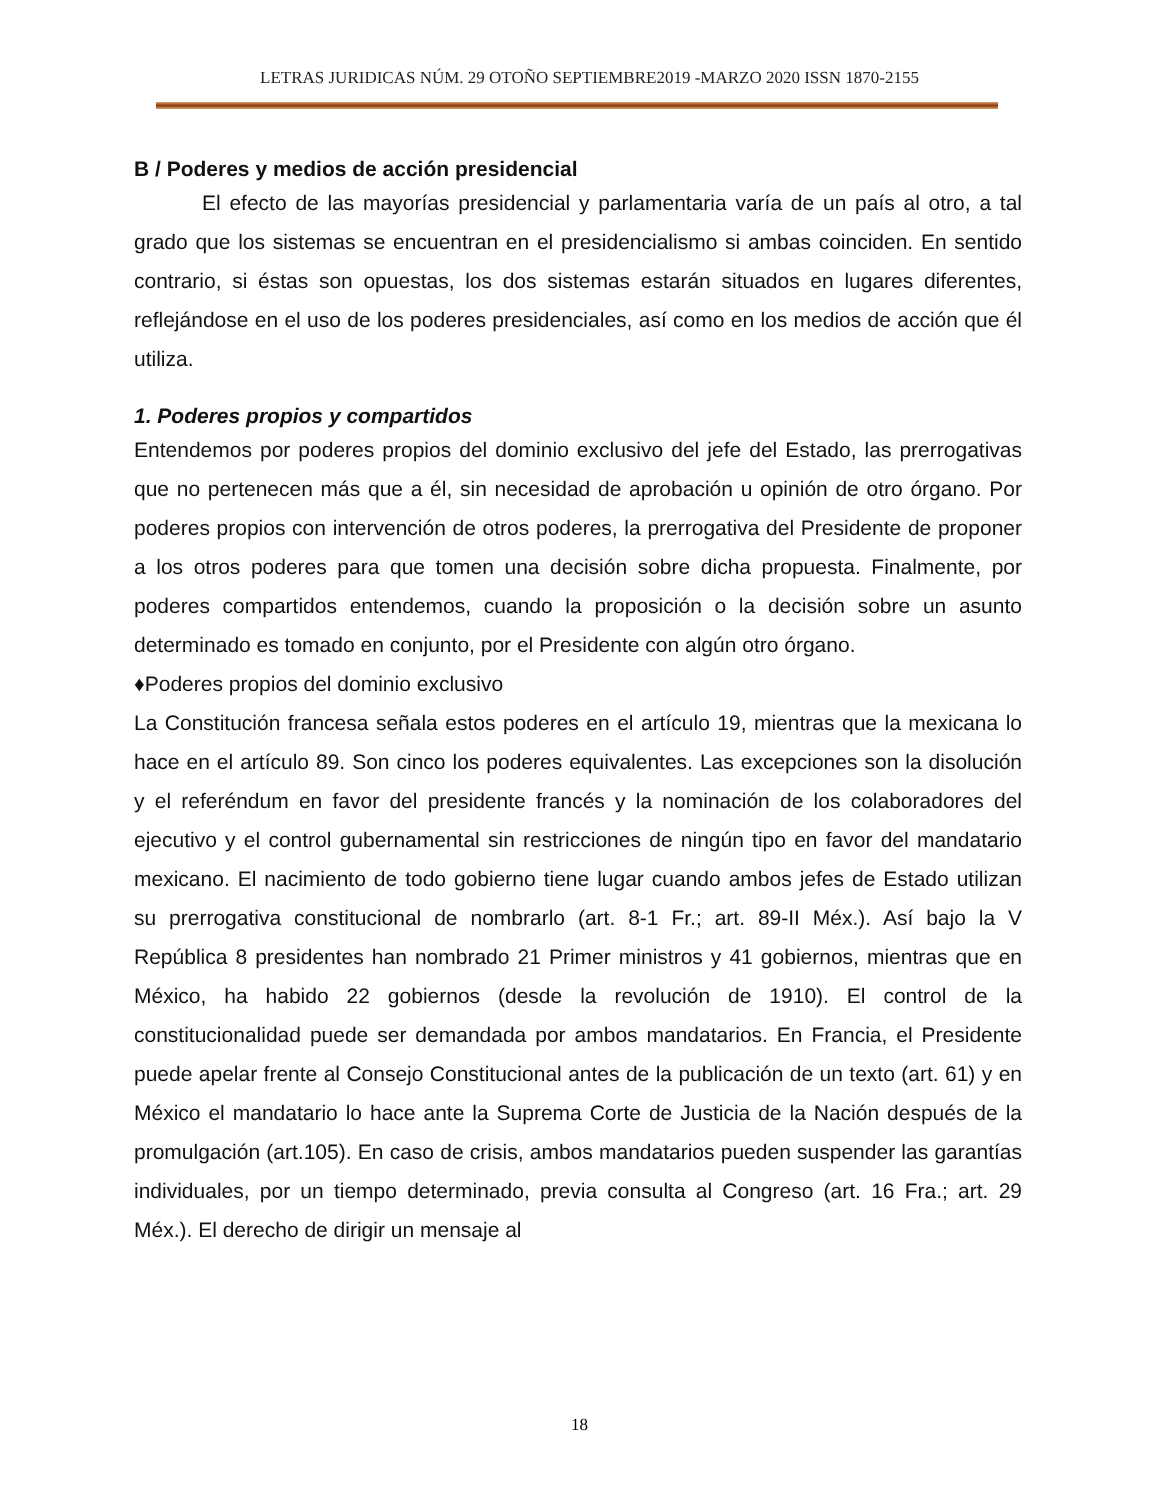LETRAS JURIDICAS NÚM. 29 OTOÑO SEPTIEMBRE2019 -MARZO 2020 ISSN 1870-2155
B / Poderes y medios de acción presidencial
El efecto de las mayorías presidencial y parlamentaria varía de un país al otro, a tal grado que los sistemas se encuentran en el presidencialismo si ambas coinciden. En sentido contrario, si éstas son opuestas, los dos sistemas estarán situados en lugares diferentes, reflejándose en el uso de los poderes presidenciales, así como en los medios de acción que él utiliza.
1. Poderes propios y compartidos
Entendemos por poderes propios del dominio exclusivo del jefe del Estado, las prerrogativas que no pertenecen más que a él, sin necesidad de aprobación u opinión de otro órgano. Por poderes propios con intervención de otros poderes, la prerrogativa del Presidente de proponer a los otros poderes para que tomen una decisión sobre dicha propuesta. Finalmente, por poderes compartidos entendemos, cuando la proposición o la decisión sobre un asunto determinado es tomado en conjunto, por el Presidente con algún otro órgano.
♦Poderes propios del dominio exclusivo
La Constitución francesa señala estos poderes en el artículo 19, mientras que la mexicana lo hace en el artículo 89. Son cinco los poderes equivalentes. Las excepciones son la disolución y el referéndum en favor del presidente francés y la nominación de los colaboradores del ejecutivo y el control gubernamental sin restricciones de ningún tipo en favor del mandatario mexicano. El nacimiento de todo gobierno tiene lugar cuando ambos jefes de Estado utilizan su prerrogativa constitucional de nombrarlo (art. 8-1 Fr.; art. 89-II Méx.). Así bajo la V República 8 presidentes han nombrado 21 Primer ministros y 41 gobiernos, mientras que en México, ha habido 22 gobiernos (desde la revolución de 1910). El control de la constitucionalidad puede ser demandada por ambos mandatarios. En Francia, el Presidente puede apelar frente al Consejo Constitucional antes de la publicación de un texto (art. 61) y en México el mandatario lo hace ante la Suprema Corte de Justicia de la Nación después de la promulgación (art.105). En caso de crisis, ambos mandatarios pueden suspender las garantías individuales, por un tiempo determinado, previa consulta al Congreso (art. 16 Fra.; art. 29 Méx.). El derecho de dirigir un mensaje al
18